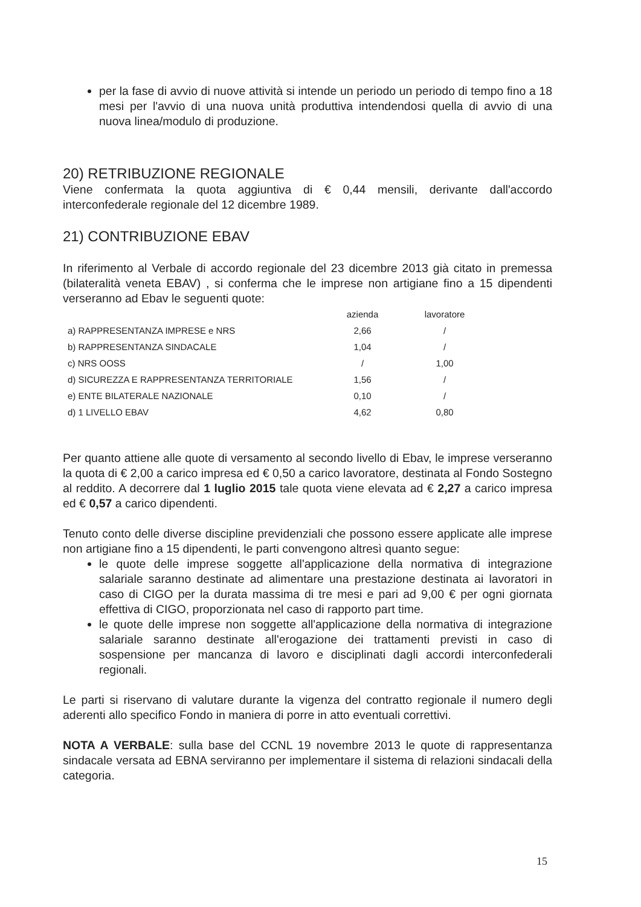per la fase di avvio di nuove attività si intende un periodo un periodo di tempo fino a 18 mesi per l'avvio di una nuova unità produttiva intendendosi quella di avvio di una nuova linea/modulo di produzione.
20) RETRIBUZIONE REGIONALE
Viene confermata la quota aggiuntiva di € 0,44 mensili, derivante dall'accordo interconfederale regionale del 12 dicembre 1989.
21) CONTRIBUZIONE EBAV
In riferimento al Verbale di accordo regionale del 23 dicembre 2013 già citato in premessa (bilateralità veneta EBAV) , si conferma che le imprese non artigiane fino a 15 dipendenti verseranno ad Ebav le seguenti quote:
| | azienda | lavoratore |
| --- | --- | --- |
| a) RAPPRESENTANZA IMPRESE e NRS | 2,66 | / |
| b) RAPPRESENTANZA SINDACALE | 1,04 | / |
| c) NRS OOSS | / | 1,00 |
| d) SICUREZZA E RAPPRESENTANZA TERRITORIALE | 1,56 | / |
| e) ENTE BILATERALE NAZIONALE | 0,10 | / |
| d) 1 LIVELLO EBAV | 4,62 | 0,80 |
Per quanto attiene alle quote di versamento al secondo livello di Ebav, le imprese verseranno la quota di € 2,00 a carico impresa ed € 0,50 a carico lavoratore, destinata al Fondo Sostegno al reddito. A decorrere dal 1 luglio 2015 tale quota viene elevata ad € 2,27 a carico impresa ed € 0,57 a carico dipendenti.
Tenuto conto delle diverse discipline previdenziali che possono essere applicate alle imprese non artigiane fino a 15 dipendenti, le parti convengono altresì quanto segue:
le quote delle imprese soggette all'applicazione della normativa di integrazione salariale saranno destinate ad alimentare una prestazione destinata ai lavoratori in caso di CIGO per la durata massima di tre mesi e pari ad 9,00 € per ogni giornata effettiva di CIGO, proporzionata nel caso di rapporto part time.
le quote delle imprese non soggette all'applicazione della normativa di integrazione salariale saranno destinate all'erogazione dei trattamenti previsti in caso di sospensione per mancanza di lavoro e disciplinati dagli accordi interconfederali regionali.
Le parti si riservano di valutare durante la vigenza del contratto regionale il numero degli aderenti allo specifico Fondo in maniera di porre in atto eventuali correttivi.
NOTA A VERBALE: sulla base del CCNL 19 novembre 2013 le quote di rappresentanza sindacale versata ad EBNA serviranno per implementare il sistema di relazioni sindacali della categoria.
15